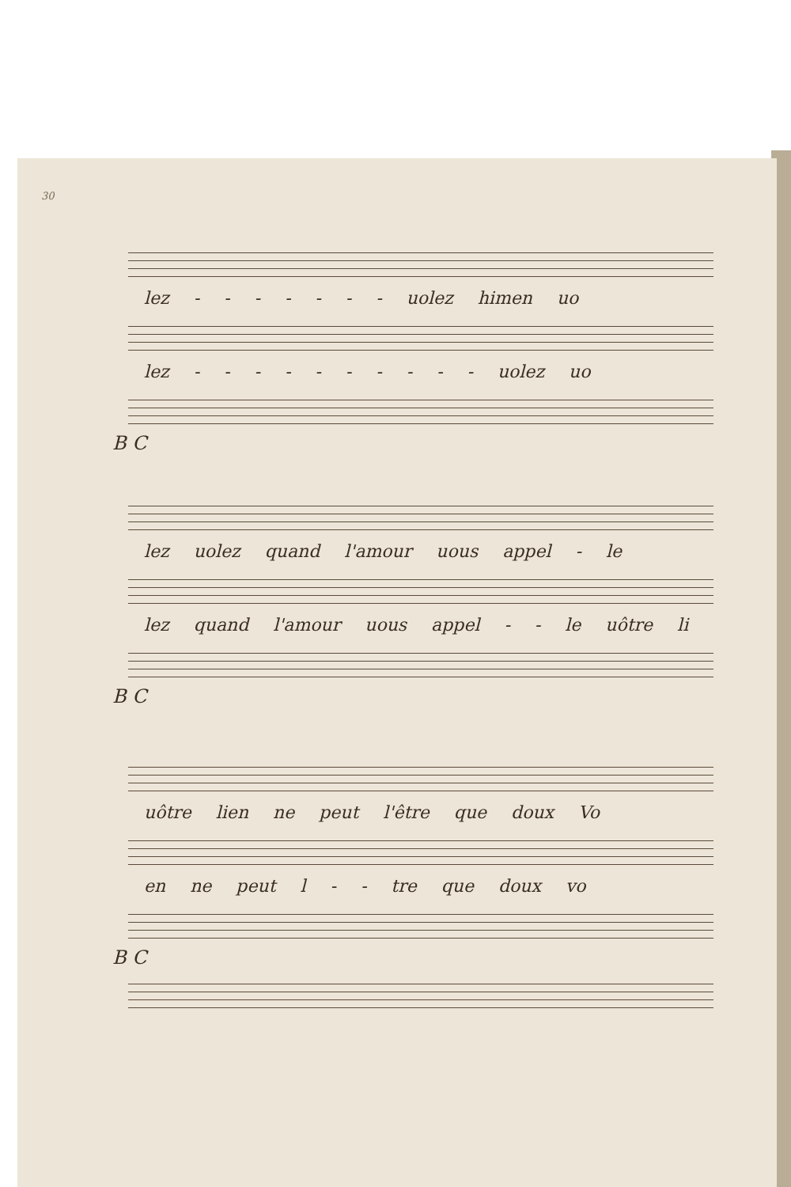30
lez - - - - - - - uolez himen uo
lez - - - - - - - - - - uolez uo
B C
lez uolez quand l'amour uous appel - le
lez quand l'amour uous appel - - le uôtre li
B C
uôtre lien ne peut l'être que doux Vo
en ne peut l - - tre que doux vo
B C